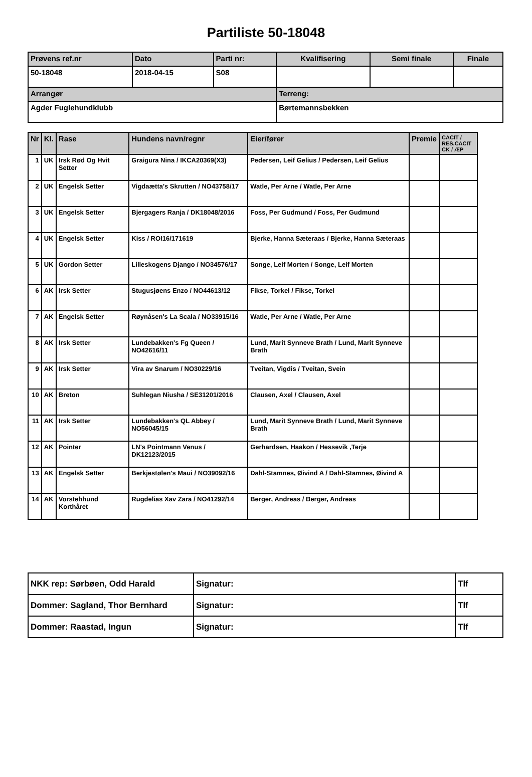Partiliste 50-18048
| Prøvens ref.nr | Dato | Parti nr: | Kvalifisering | Semi finale | Finale |
| --- | --- | --- | --- | --- | --- |
| 50-18048 | 2018-04-15 | S08 | | | |
| Arrangør | | | Terreng: | | |
| Agder Fuglehundklubb | | | Børtemannsbekken | | |
| Nr | Kl. | Rase | Hundens navn/regnr | Eier/fører | Premie | CACIT / RES.CACIT CK / ÆP |
| --- | --- | --- | --- | --- | --- | --- |
| 1 | UK | Irsk Rød Og Hvit Setter | Graigura Nina / IKCA20369(X3) | Pedersen, Leif Gelius / Pedersen, Leif Gelius | | |
| 2 | UK | Engelsk Setter | Vigdaætta's Skrutten / NO43758/17 | Watle, Per Arne / Watle, Per Arne | | |
| 3 | UK | Engelsk Setter | Bjergagers Ranja / DK18048/2016 | Foss, Per Gudmund / Foss, Per Gudmund | | |
| 4 | UK | Engelsk Setter | Kiss / ROI16/171619 | Bjerke, Hanna Sæteraas / Bjerke, Hanna Sæteraas | | |
| 5 | UK | Gordon Setter | Lilleskogens Django / NO34576/17 | Songe, Leif Morten / Songe, Leif Morten | | |
| 6 | AK | Irsk Setter | Stugusjøens Enzo / NO44613/12 | Fikse, Torkel / Fikse, Torkel | | |
| 7 | AK | Engelsk Setter | Røynåsen's La Scala / NO33915/16 | Watle, Per Arne / Watle, Per Arne | | |
| 8 | AK | Irsk Setter | Lundebakken's Fg Queen / NO42616/11 | Lund, Marit Synneve Brath / Lund, Marit Synneve Brath | | |
| 9 | AK | Irsk Setter | Vira av Snarum / NO30229/16 | Tveitan, Vigdis / Tveitan, Svein | | |
| 10 | AK | Breton | Suhlegan Niusha / SE31201/2016 | Clausen, Axel / Clausen, Axel | | |
| 11 | AK | Irsk Setter | Lundebakken's QL Abbey / NO56045/15 | Lund, Marit Synneve Brath / Lund, Marit Synneve Brath | | |
| 12 | AK | Pointer | LN's Pointmann Venus / DK12123/2015 | Gerhardsen, Haakon / Hessevik ,Terje | | |
| 13 | AK | Engelsk Setter | Berkjestølen's Maui / NO39092/16 | Dahl-Stamnes, Øivind A / Dahl-Stamnes, Øivind A | | |
| 14 | AK | Vorstehhund Korthåret | Rugdelias Xav Zara / NO41292/14 | Berger, Andreas / Berger, Andreas | | |
| NKK rep: Sørbøen, Odd Harald | Signatur: | Tlf |
| Dommer: Sagland, Thor Bernhard | Signatur: | Tlf |
| Dommer: Raastad, Ingun | Signatur: | Tlf |